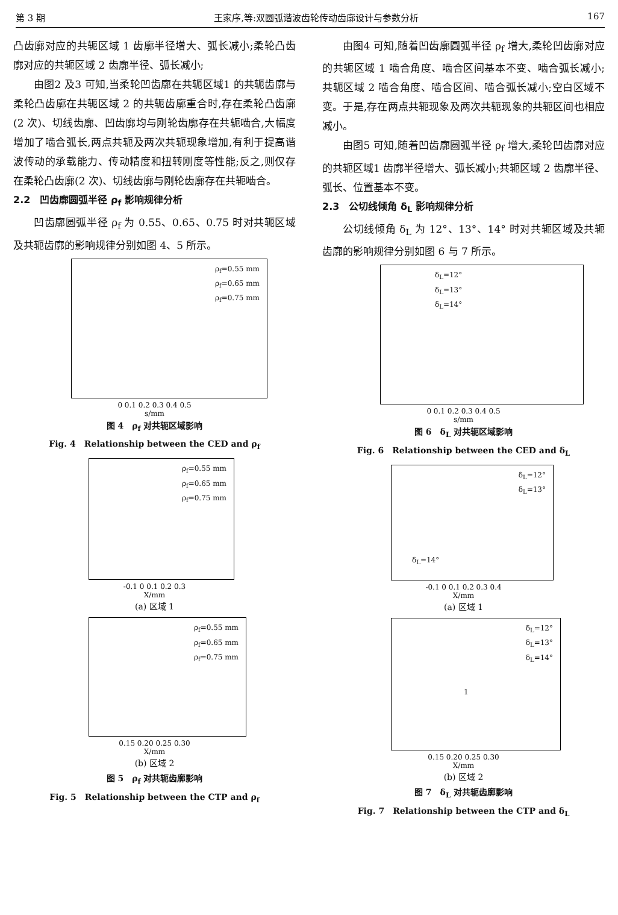第 3 期 王家序,等:双圆弧谐波齿轮传动齿廓设计与参数分析 167
凸齿廓对应的共轭区域 1 齿廓半径增大、弧长减小;柔轮凸齿廓对应的共轭区域 2 齿廓半径、弧长减小;
由图2 及3 可知,当柔轮凹齿廓在共轭区域1 的共轭齿廓与柔轮凸齿廓在共轭区域 2 的共轭齿廓重合时,存在柔轮凸齿廓(2 次)、切线齿廓、凹齿廓均与刚轮齿廓存在共轭啮合,大幅度增加了啮合弧长,两点共轭及两次共轭现象增加,有利于提高谐波传动的承载能力、传动精度和扭转刚度等性能;反之,则仅存在柔轮凸齿廓(2 次)、切线齿廓与刚轮齿廓存在共轭啮合。
2.2　凹齿廓圆弧半径 ρ<sub>f</sub> 影响规律分析
凹齿廓圆弧半径 ρ<sub>f</sub> 为 0.55、0.65、0.75 时对共轭区域及共轭齿廓的影响规律分别如图 4、5 所示。
ρ<sub>f</sub>=0.55 mm
ρ<sub>f</sub>=0.65 mm
ρ<sub>f</sub>=0.75 mm
0 0.1 0.2 0.3 0.4 0.5
s/mm
图 4　ρ<sub>f</sub> 对共轭区域影响
Fig. 4　Relationship between the CED and ρ<sub>f</sub>
ρ<sub>f</sub>=0.55 mm
ρ<sub>f</sub>=0.65 mm
ρ<sub>f</sub>=0.75 mm
-0.1 0 0.1 0.2 0.3
X/mm
(a) 区域 1
ρ<sub>f</sub>=0.55 mm
ρ<sub>f</sub>=0.65 mm
ρ<sub>f</sub>=0.75 mm
0.15 0.20 0.25 0.30
X/mm
(b) 区域 2
图 5　ρ<sub>f</sub> 对共轭齿廓影响
Fig. 5　Relationship between the CTP and ρ<sub>f</sub>
由图4 可知,随着凹齿廓圆弧半径 ρ<sub>f</sub> 增大,柔轮凹齿廓对应的共轭区域 1 啮合角度、啮合区间基本不变、啮合弧长减小;共轭区域 2 啮合角度、啮合区间、啮合弧长减小;空白区域不变。于是,存在两点共轭现象及两次共轭现象的共轭区间也相应减小。
由图5 可知,随着凹齿廓圆弧半径 ρ<sub>f</sub> 增大,柔轮凹齿廓对应的共轭区域1 齿廓半径增大、弧长减小;共轭区域 2 齿廓半径、弧长、位置基本不变。
2.3　公切线倾角 δ<sub>L</sub> 影响规律分析
公切线倾角 δ<sub>L</sub> 为 12°、13°、14° 时对共轭区域及共轭齿廓的影响规律分别如图 6 与 7 所示。
δ<sub>L</sub>=12°
δ<sub>L</sub>=13°
δ<sub>L</sub>=14°
0 0.1 0.2 0.3 0.4 0.5
s/mm
图 6　δ<sub>L</sub> 对共轭区域影响
Fig. 6　Relationship between the CED and δ<sub>L</sub>
δ<sub>L</sub>=12°
δ<sub>L</sub>=13°
δ<sub>L</sub>=14°
-0.1 0 0.1 0.2 0.3 0.4
X/mm
(a) 区域 1
δ<sub>L</sub>=12°
δ<sub>L</sub>=13°
δ<sub>L</sub>=14°
1
0.15 0.20 0.25 0.30
X/mm
(b) 区域 2
图 7　δ<sub>L</sub> 对共轭齿廓影响
Fig. 7　Relationship between the CTP and δ<sub>L</sub>